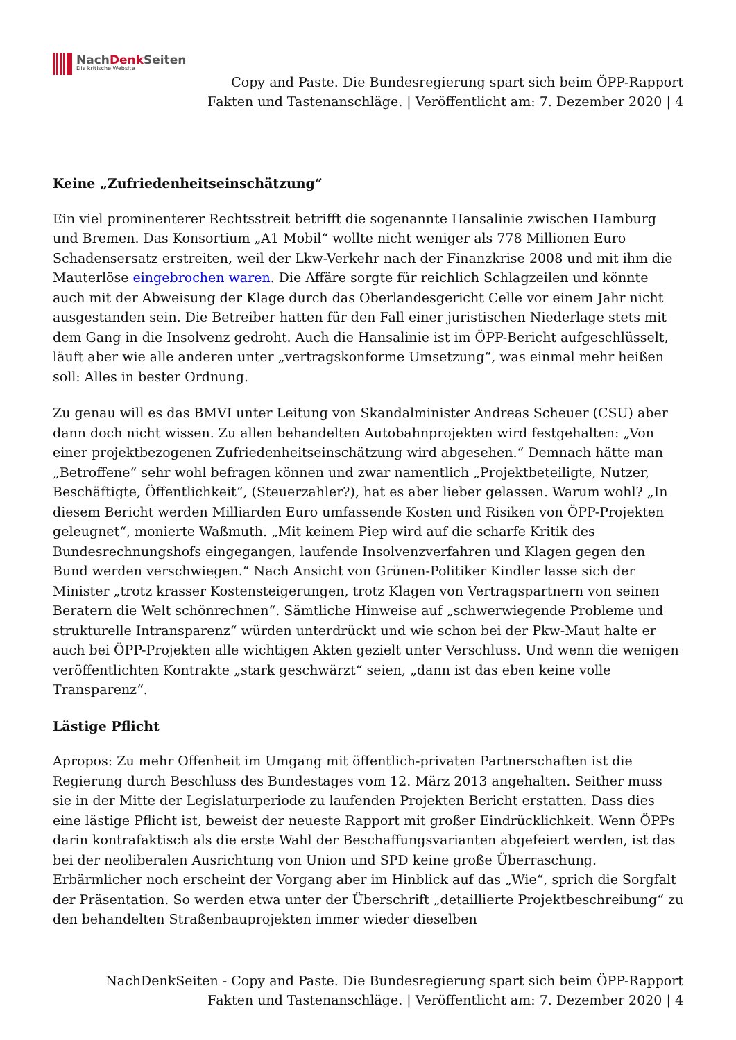NachDenk Seiten
Die kritische Website
Copy and Paste. Die Bundesregierung spart sich beim ÖPP-Rapport Fakten und Tastenanschläge. | Veröffentlicht am: 7. Dezember 2020 | 4
Keine „Zufriedenheitseinschätzung“
Ein viel prominenterer Rechtsstreit betrifft die sogenannte Hansalinie zwischen Hamburg und Bremen. Das Konsortium „A1 Mobil“ wollte nicht weniger als 778 Millionen Euro Schadensersatz erstreiten, weil der Lkw-Verkehr nach der Finanzkrise 2008 und mit ihm die Mauterlöse eingebrochen waren. Die Affäre sorgte für reichlich Schlagzeilen und könnte auch mit der Abweisung der Klage durch das Oberlandesgericht Celle vor einem Jahr nicht ausgestanden sein. Die Betreiber hatten für den Fall einer juristischen Niederlage stets mit dem Gang in die Insolvenz gedroht. Auch die Hansalinie ist im ÖPP-Bericht aufgeschlüsselt, läuft aber wie alle anderen unter „vertragskonforme Umsetzung“, was einmal mehr heißen soll: Alles in bester Ordnung.
Zu genau will es das BMVI unter Leitung von Skandalminister Andreas Scheuer (CSU) aber dann doch nicht wissen. Zu allen behandelten Autobahnprojekten wird festgehalten: „Von einer projektbezogenen Zufriedenheitseinschätzung wird abgesehen.“ Demnach hätte man „Betroffene“ sehr wohl befragen können und zwar namentlich „Projektbeteiligte, Nutzer, Beschäftigte, Öffentlichkeit“, (Steuerzahler?), hat es aber lieber gelassen. Warum wohl? „In diesem Bericht werden Milliarden Euro umfassende Kosten und Risiken von ÖPP-Projekten geleugnet“, monierte Waßmuth. „Mit keinem Piep wird auf die scharfe Kritik des Bundesrechnungshofs eingegangen, laufende Insolvenzverfahren und Klagen gegen den Bund werden verschwiegen.“ Nach Ansicht von Grünen-Politiker Kindler lasse sich der Minister „trotz krasser Kostensteigerungen, trotz Klagen von Vertragspartnern von seinen Beratern die Welt schönrechnen“. Sämtliche Hinweise auf „schwerwiegende Probleme und strukturelle Intransparenz“ würden unterdrückt und wie schon bei der Pkw-Maut halte er auch bei ÖPP-Projekten alle wichtigen Akten gezielt unter Verschluss. Und wenn die wenigen veröffentlichten Kontrakte „stark geschwärzt“ seien, „dann ist das eben keine volle Transparenz“.
Lästige Pflicht
Apropos: Zu mehr Offenheit im Umgang mit öffentlich-privaten Partnerschaften ist die Regierung durch Beschluss des Bundestages vom 12. März 2013 angehalten. Seither muss sie in der Mitte der Legislaturperiode zu laufenden Projekten Bericht erstatten. Dass dies eine lästige Pflicht ist, beweist der neueste Rapport mit großer Eindrücklichkeit. Wenn ÖPPs darin kontrafaktisch als die erste Wahl der Beschaffungsvarianten abgefeiert werden, ist das bei der neoliberalen Ausrichtung von Union und SPD keine große Überraschung. Erbärmlicher noch erscheint der Vorgang aber im Hinblick auf das „Wie“, sprich die Sorgfalt der Präsentation. So werden etwa unter der Überschrift „detaillierte Projektbeschreibung“ zu den behandelten Straßenbauprojekten immer wieder dieselben
NachDenkSeiten - Copy and Paste. Die Bundesregierung spart sich beim ÖPP-Rapport Fakten und Tastenanschläge. | Veröffentlicht am: 7. Dezember 2020 | 4